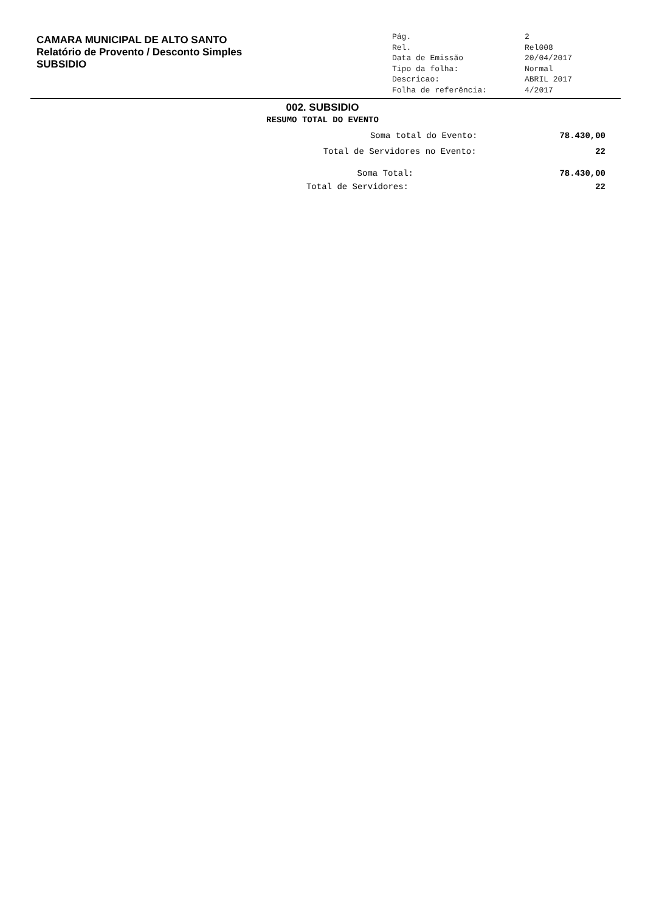CAMARA MUNICIPAL DE ALTO SANTO
Relatório de Provento / Desconto Simples
SUBSIDIO
| Pág. | 2 |
| Rel. | Rel008 |
| Data de Emissão | 20/04/2017 |
| Tipo da folha: | Normal |
| Descricao: | ABRIL 2017 |
| Folha de referência: | 4/2017 |
002. SUBSIDIO
RESUMO TOTAL DO EVENTO
Soma total do Evento: 78.430,00
Total de Servidores no Evento: 22
Soma Total: 78.430,00
Total de Servidores: 22